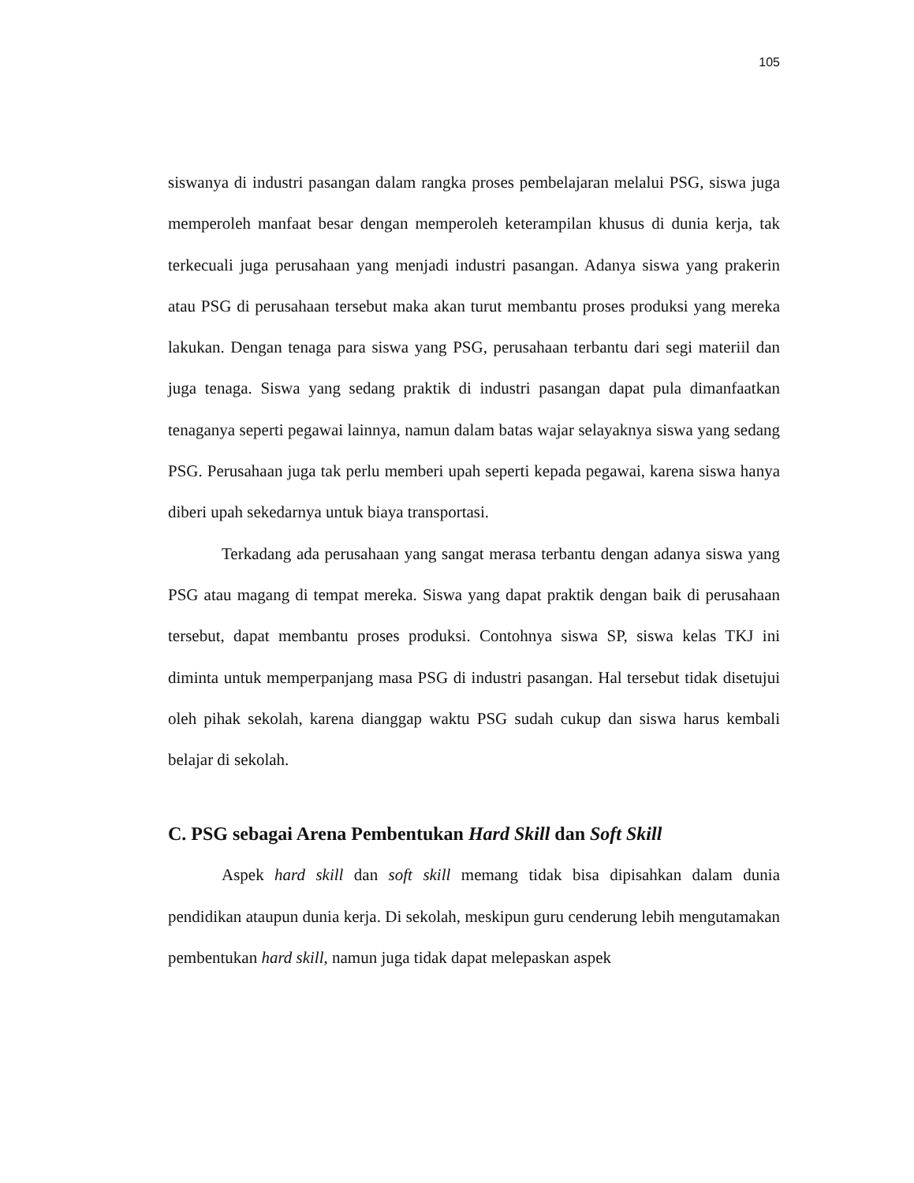105
siswanya di industri pasangan dalam rangka proses pembelajaran melalui PSG, siswa juga memperoleh manfaat besar dengan memperoleh keterampilan khusus di dunia kerja, tak terkecuali juga perusahaan yang menjadi industri pasangan. Adanya siswa yang prakerin atau PSG di perusahaan tersebut maka akan turut membantu proses produksi yang mereka lakukan. Dengan tenaga para siswa yang PSG, perusahaan terbantu dari segi materiil dan juga tenaga. Siswa yang sedang praktik di industri pasangan dapat pula dimanfaatkan tenaganya seperti pegawai lainnya, namun dalam batas wajar selayaknya siswa yang sedang PSG. Perusahaan juga tak perlu memberi upah seperti kepada pegawai, karena siswa hanya diberi upah sekedarnya untuk biaya transportasi.
Terkadang ada perusahaan yang sangat merasa terbantu dengan adanya siswa yang PSG atau magang di tempat mereka. Siswa yang dapat praktik dengan baik di perusahaan tersebut, dapat membantu proses produksi. Contohnya siswa SP, siswa kelas TKJ ini diminta untuk memperpanjang masa PSG di industri pasangan. Hal tersebut tidak disetujui oleh pihak sekolah, karena dianggap waktu PSG sudah cukup dan siswa harus kembali belajar di sekolah.
C. PSG sebagai Arena Pembentukan Hard Skill dan Soft Skill
Aspek hard skill dan soft skill memang tidak bisa dipisahkan dalam dunia pendidikan ataupun dunia kerja. Di sekolah, meskipun guru cenderung lebih mengutamakan pembentukan hard skill, namun juga tidak dapat melepaskan aspek